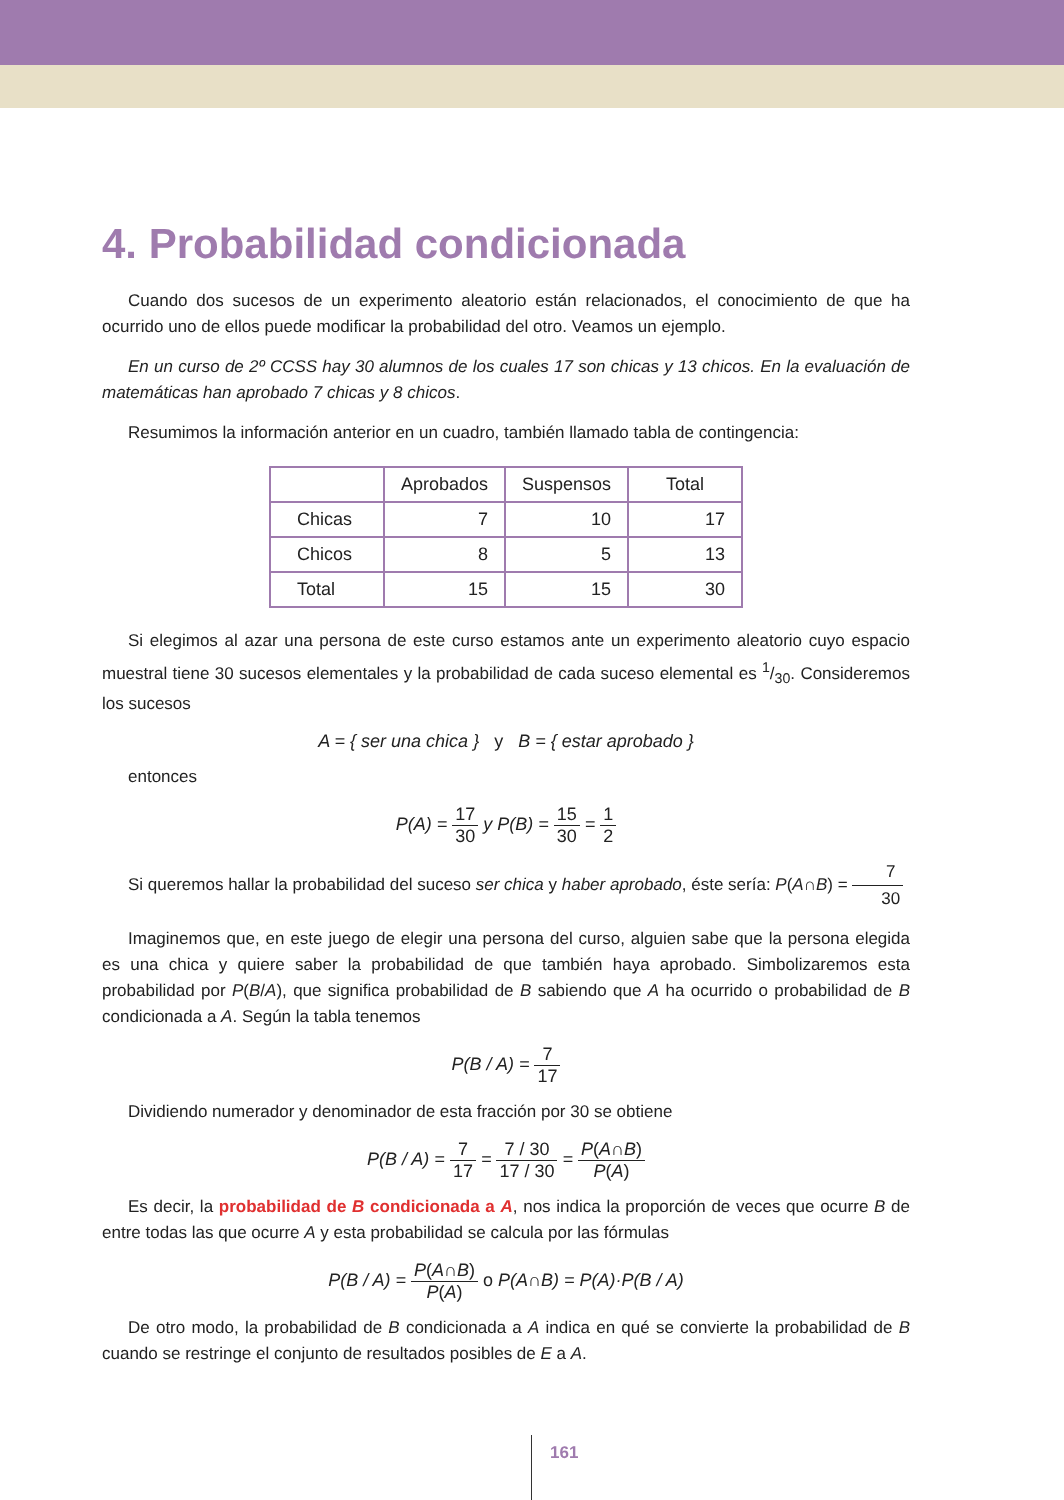4. Probabilidad condicionada
Cuando dos sucesos de un experimento aleatorio están relacionados, el conocimiento de que ha ocurrido uno de ellos puede modificar la probabilidad del otro. Veamos un ejemplo.
En un curso de 2º CCSS hay 30 alumnos de los cuales 17 son chicas y 13 chicos. En la evaluación de matemáticas han aprobado 7 chicas y 8 chicos.
Resumimos la información anterior en un cuadro, también llamado tabla de contingencia:
| | Aprobados | Suspensos | Total |
| --- | --- | --- | --- |
| Chicas | 7 | 10 | 17 |
| Chicos | 8 | 5 | 13 |
| Total | 15 | 15 | 30 |
Si elegimos al azar una persona de este curso estamos ante un experimento aleatorio cuyo espacio muestral tiene 30 sucesos elementales y la probabilidad de cada suceso elemental es 1/30. Consideremos los sucesos
A = { ser una chica } y B = { estar aprobado }
entonces
P(A) = 17 30 y P(B) = 15 30 = 1 2
Si queremos hallar la probabilidad del suceso ser chica y haber aprobado, éste sería: P(A∩B) = 7 30
Imaginemos que, en este juego de elegir una persona del curso, alguien sabe que la persona elegida es una chica y quiere saber la probabilidad de que también haya aprobado. Simbolizaremos esta probabilidad por P(B/A), que significa probabilidad de B sabiendo que A ha ocurrido o probabilidad de B condicionada a A. Según la tabla tenemos
P(B / A) = 7 17
Dividiendo numerador y denominador de esta fracción por 30 se obtiene
P(B / A) = 7 17 = 7 / 30 17 / 30 = P(A∩B) P(A)
Es decir, la probabilidad de B condicionada a A, nos indica la proporción de veces que ocurre B de entre todas las que ocurre A y esta probabilidad se calcula por las fórmulas
P(B / A) = P(A∩B) P(A) o P(A∩B) = P(A)·P(B / A)
De otro modo, la probabilidad de B condicionada a A indica en qué se convierte la probabilidad de B cuando se restringe el conjunto de resultados posibles de E a A.
161